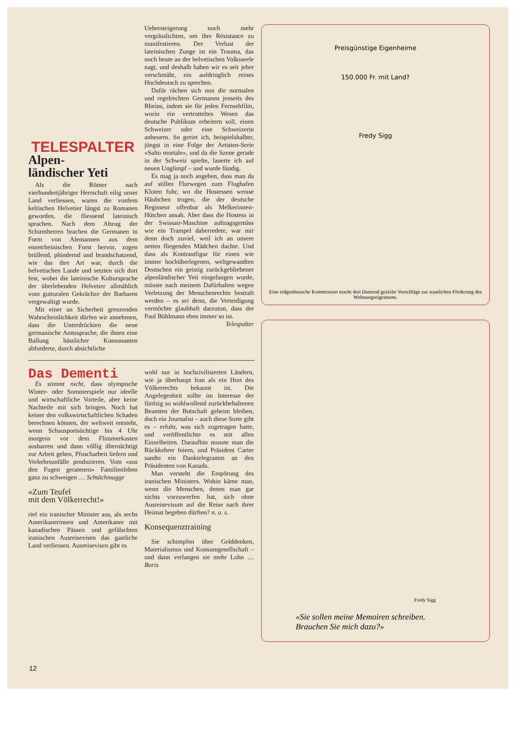TELESPALTER
Alpen-
ländischer Yeti
Als die Römer nach vierhundertjähriger Herrschaft eilig unser Land verliessen, waren die vordem keltischen Helvetier längst zu Romanen geworden, die fliessend lateinisch sprachen. Nach dem Abzug der Schirmherren brachen die Germanen in Form von Alemannen aus dem ennetrheinischen Forst hervor, zogen brüllend, plündernd und brandschatzend, wie das ihre Art war, durch die helvetischen Lande und setzten sich dort fest, wobei die lateinische Kultursprache der überlebenden Helvetier allmählich vom gutturalen Gekrächze der Barbaren vergewaltigt wurde.
Mit einer an Sicherheit grenzenden Wahrscheinlichkeit dürfen wir annehmen, dass die Unterdrückten die neue germanische Amtssprache, die ihnen eine Ballung hässlicher Konsonanten abforderte, durch absichtliche
Uebersteigerung noch mehr vergrässlichten, um ihre Résistance zu manifestieren. Der Verlust der lateinischen Zunge ist ein Trauma, das noch heute an der helvetischen Volksseele nagt, und deshalb haben wir es seit jeher verschmäht, ein aufdringlich reines Hochdeutsch zu sprechen.
Dafür rächen sich nun die normalen und regelrechten Germanen jenseits des Rheins, indem sie für jeden Fernsehfilm, worin ein vertrotteltes Wesen das deutsche Publikum erheitern soll, einen Schweizer oder eine Schweizerin anheuern. So geriet ich, beispielshalber, jüngst in eine Folge der Artisten-Serie «Salto mortale», und da die Szene gerade in der Schweiz spielte, lauerte ich auf neuen Unglimpf – und wurde fündig.
Es mag ja noch angehen, dass man da auf stillen Flurwegen zum Flughafen Kloten fuhr, wo die Hostessen weisse Häubchen trugen, die der deutsche Regisseur offenbar als Melkerinnen-Hütchen ansah. Aber dass die Hostess in der Swissair-Maschine auftragsgemäss wie ein Trampel daherredete, war mir denn doch zuviel, weil ich an unsere netten fliegenden Mädchen dachte. Und dass als Kontrastfigur für einen wie immer hochüberlegenen, weltgewandten Deutschen ein geistig zurückgebliebener alpenländischer Yeti eingefangen wurde, müsste nach meinem Dafürhalten wegen Verletzung der Menschenrechte bestraft werden – es sei denn, die Verteidigung vermöchte glaubhaft darzutun, dass der Paul Bühlmann eben immer so ist.
Telespalter
Das Dementi
Es stimmt nicht, dass olympische Winter- oder Sommerspiele nur ideelle und wirtschaftliche Vorteile, aber keine Nachteile mit sich bringen. Noch hat keiner den volkswirtschaftlichen Schaden berechnen können, der weltweit entsteht, wenn Schausportsüchtige bis 4 Uhr morgens vor dem Flimmerkasten ausharren und dann völlig übernächtigt zur Arbeit gehen, Pfuscharbeit liefern und Verkehrsunfälle produzieren. Vom «aus den Fugen geratenen» Familienleben ganz zu schweigen … Schtächmugge
«Zum Teufel
mit dem Völkerrecht!»
rief ein iranischer Minister aus, als sechs Amerikanerinnen und Amerikaner mit kanadischen Pässen und gefälschten iranischen Ausreisevisen das gastliche Land verliessen. Ausreisevisen gibt es
wohl nur in hochzivilisierten Ländern, wie ja überhaupt Iran als ein Hort des Völkerrechts bekannt ist. Die Angelegenheit sollte im Interesse der fünfzig so wohlwollend zurückbehaltenen Beamten der Botschaft geheim bleiben, doch ein Journalist – auch diese Sorte gibt es – erfuhr, was sich zugetragen hatte, und veröffentlichte es mit allen Einzelheiten. Daraufhin musste man die Rückkehrer feiern, und Präsident Carter sandte ein Danktelegramm an den Präsidenten von Kanada.
Man versteht die Empörung des iranischen Ministers. Wohin käme man, wenn die Menschen, denen man gar nichts vorzuwerfen hat, sich ohne Ausreisevisum auf die Reise nach ihrer Heimat begeben dürften? n. o. s.
Konsequenztraining
Sie schimpfen über Gelddenken, Materialismus und Konsumgesellschaft – und dann verlangen sie mehr Lohn … Boris
Preisgünstige Eigenheime
150.000 Fr. mit Land?
Fredy Sigg
Eine eidgenössische Kommission macht drei Dutzend gezielte Vorschläge zur staatlichen Förderung des Wohnungseigentums.
Fredy Sigg
«Sie sollen meine Memoiren schreiben.
Brauchen Sie mich dazu?»
12